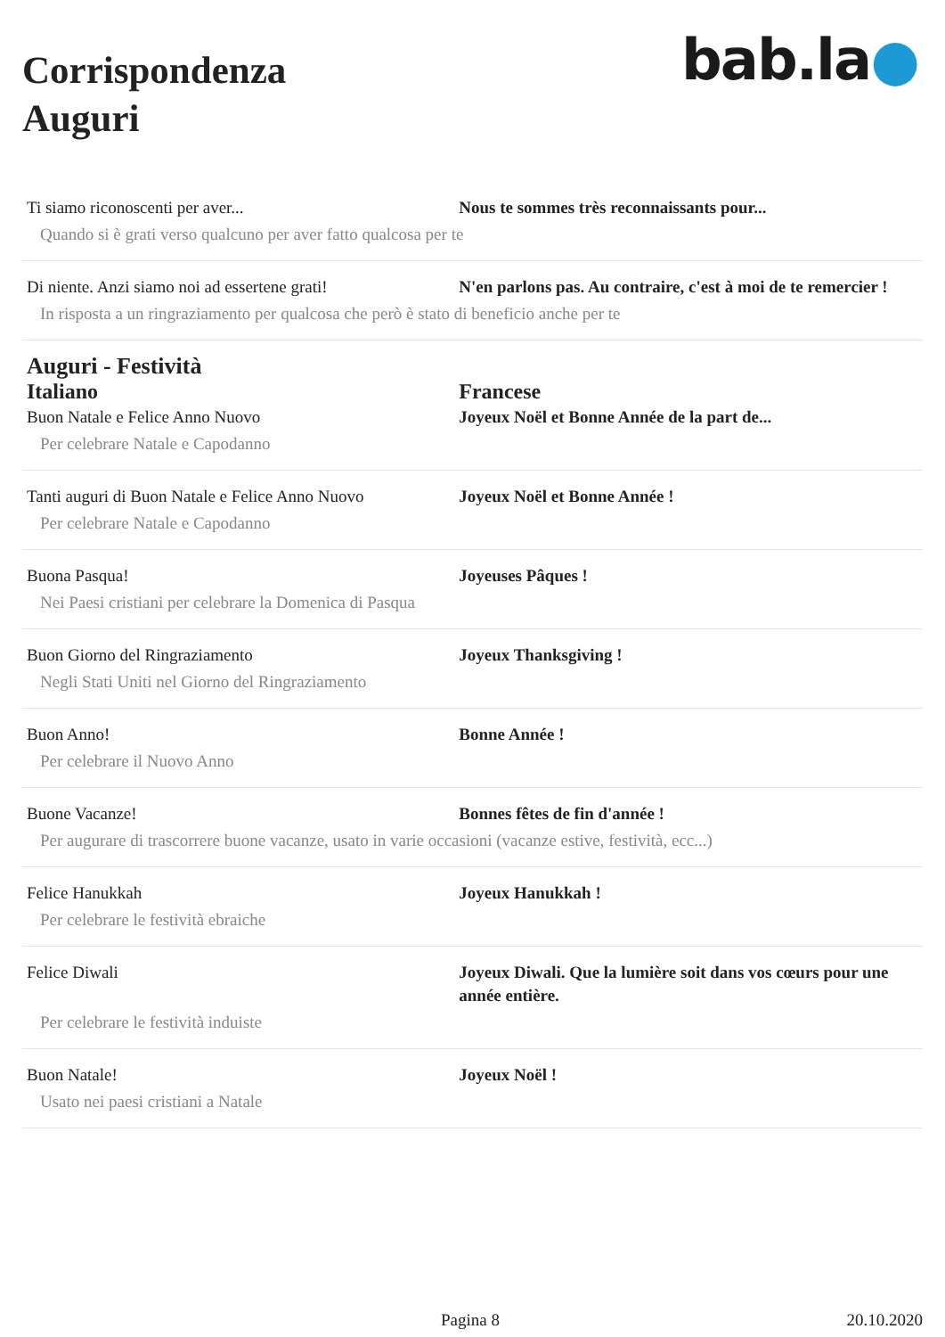Corrispondenza
Auguri
bab.la●
| Ti siamo riconoscenti per aver... | Nous te sommes très reconnaissants pour... |
| Quando si è grati verso qualcuno per aver fatto qualcosa per te | |
| Di niente. Anzi siamo noi ad essertene grati! | N'en parlons pas. Au contraire, c'est à moi de te remercier ! |
| In risposta a un ringraziamento per qualcosa che però è stato di beneficio anche per te | |
| Auguri - Festività | |
| Italiano | Francese |
| Buon Natale e Felice Anno Nuovo | Joyeux Noël et Bonne Année de la part de... |
| Per celebrare Natale e Capodanno | |
| Tanti auguri di Buon Natale e Felice Anno Nuovo | Joyeux Noël et Bonne Année ! |
| Per celebrare Natale e Capodanno | |
| Buona Pasqua! | Joyeuses Pâques ! |
| Nei Paesi cristiani per celebrare la Domenica di Pasqua | |
| Buon Giorno del Ringraziamento | Joyeux Thanksgiving ! |
| Negli Stati Uniti nel Giorno del Ringraziamento | |
| Buon Anno! | Bonne Année ! |
| Per celebrare il Nuovo Anno | |
| Buone Vacanze! | Bonnes fêtes de fin d'année ! |
| Per augurare di trascorrere buone vacanze, usato in varie occasioni (vacanze estive, festività, ecc...) | |
| Felice Hanukkah | Joyeux Hanukkah ! |
| Per celebrare le festività ebraiche | |
| Felice Diwali | Joyeux Diwali. Que la lumière soit dans vos cœurs pour une année entière. |
| Per celebrare le festività induiste | |
| Buon Natale! | Joyeux Noël ! |
| Usato nei paesi cristiani a Natale | |
Pagina 8 20.10.2020